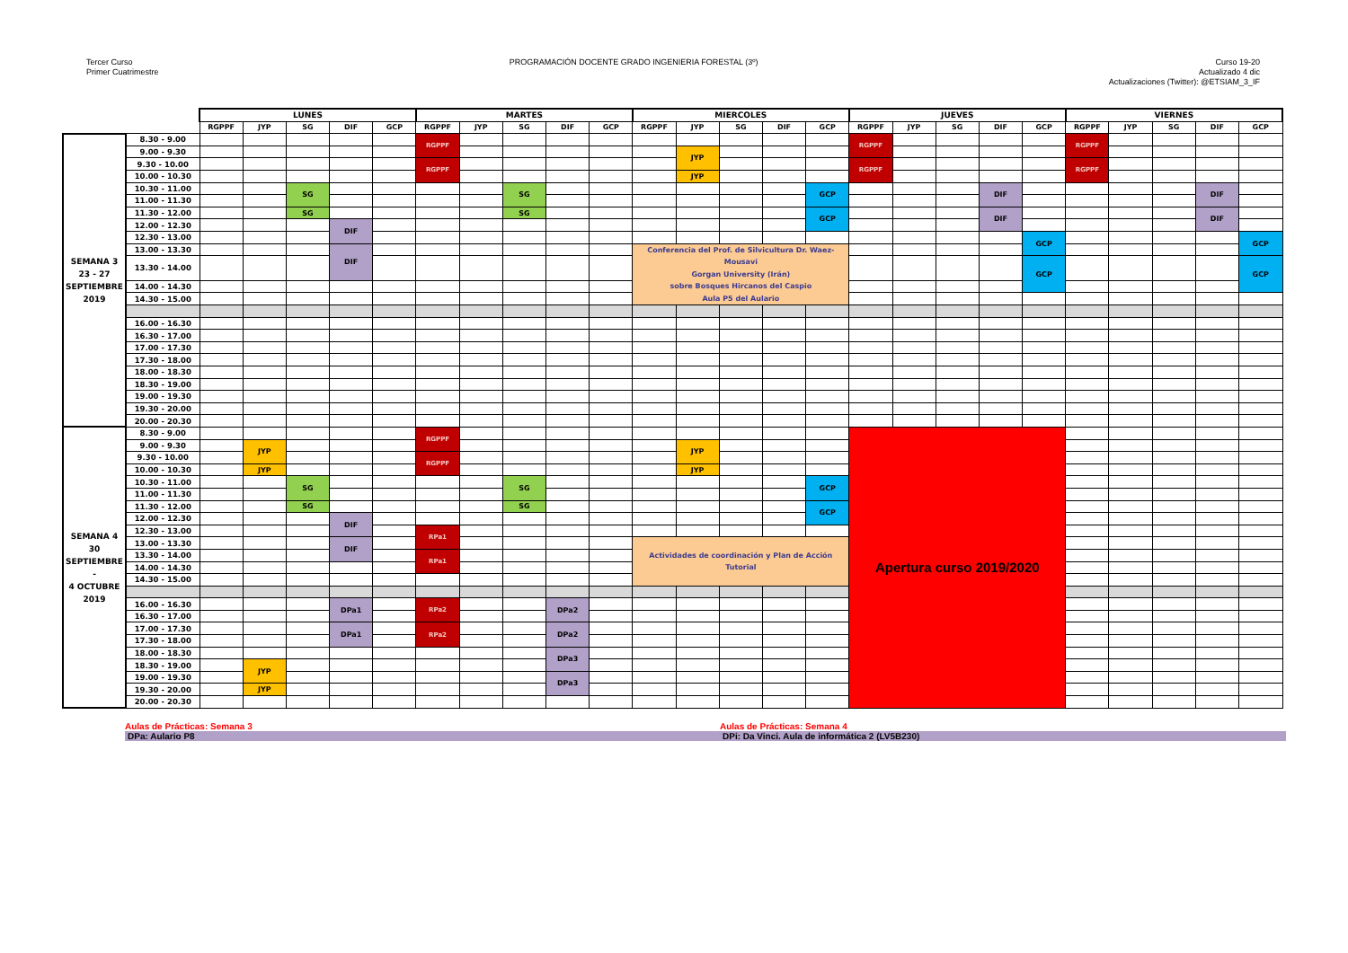Tercer Curso
Primer Cuatrimestre
PROGRAMACIÓN DOCENTE GRADO INGENIERIA FORESTAL (3º)
Curso 19-20
Actualizado 4 dic
Actualizaciones (Twitter): @ETSIAM_3_IF
| | | LUNES | | | | | MARTES | | | | | MIERCOLES | | | | | JUEVES | | | | | VIERNES | | | | |
| --- | --- | --- | --- | --- | --- | --- | --- | --- | --- | --- | --- | --- | --- | --- | --- | --- | --- | --- | --- | --- | --- | --- | --- | --- | --- | --- |
| | | RGPPF | JYP | SG | DIF | GCP | RGPPF | JYP | SG | DIF | GCP | RGPPF | JYP | SG | DIF | GCP | RGPPF | JYP | SG | DIF | GCP | RGPPF | JYP | SG | DIF | GCP |
| SEMANA 3 23 - 27 SEPTIEMBRE 2019 | 8.30 - 9.00 | | | | | | RGPPF | | | | | | | | | | RGPPF | | | | | RGPPF | | | | |
| | 9.00 - 9.30 | | | | | | | | | | | | JYP | | | | | | | | | | | | | |
| | 9.30 - 10.00 | | | | | | RGPPF | | | | | | | | | | RGPPF | | | | | RGPPF | | | | |
| | 10.00 - 10.30 | | | | | | | | | | | | JYP | | | | | | | | | | | | | |
| | 10.30 - 11.00 | | | SG | | | | | SG | | | | | | | GCP | | | | DIF | | | | | DIF | |
| | 11.00 - 11.30 | | | | | | | | | | | | | | | | | | | | | | | | | |
| | 11.30 - 12.00 | | | SG | | | | | SG | | | | | | | GCP | | | | DIF | | | | | DIF | |
| | 12.00 - 12.30 | | | | DIF | | | | | | | | | | | | | | | | | | | | | |
| | 12.30 - 13.00 | | | | | | | | | | | | | | | | | | | | GCP | | | | | GCP |
| | 13.00 - 13.30 | | | | DIF | | | | | | | Conferencia del Prof. de Silvicultura Dr. Waez-Mousavi Gorgan University (Irán) sobre Bosques Hircanos del Caspio Aula P5 del Aulario | | | | | | | | | | | | | | |
| | 13.30 - 14.00 | | | | | | | | | | | | | | | | | | | | GCP | | | | | GCP |
| | 14.00 - 14.30 | | | | | | | | | | | | | | | | | | | | | | | | | |
| | 14.30 - 15.00 | | | | | | | | | | | | | | | | | | | | | | | | | |
| | 16.00 - 16.30 | | | | | | | | | | | | | | | | | | | | | | | | | |
| | 16.30 - 17.00 | | | | | | | | | | | | | | | | | | | | | | | | | |
| | 17.00 - 17.30 | | | | | | | | | | | | | | | | | | | | | | | | | |
| | 17.30 - 18.00 | | | | | | | | | | | | | | | | | | | | | | | | | |
| | 18.00 - 18.30 | | | | | | | | | | | | | | | | | | | | | | | | | |
| | 18.30 - 19.00 | | | | | | | | | | | | | | | | | | | | | | | | | |
| | 19.00 - 19.30 | | | | | | | | | | | | | | | | | | | | | | | | | |
| | 19.30 - 20.00 | | | | | | | | | | | | | | | | | | | | | | | | | |
| | 20.00 - 20.30 | | | | | | | | | | | | | | | | | | | | | | | | | |
| SEMANA 4 30 SEPTIEMBRE - 4 OCTUBRE 2019 | 8.30 - 9.00 | | | | | | RGPPF | | | | | | | | | | Apertura curso 2019/2020 | | | | | | | | | |
| | 9.00 - 9.30 | | JYP | | | | | | | | | | JYP | | | | | | | | | | | | | |
| | 9.30 - 10.00 | | | | | | RGPPF | | | | | | | | | | | | | | | | | | | |
| | 10.00 - 10.30 | | JYP | | | | | | | | | | JYP | | | | | | | | | | | | | |
| | 10.30 - 11.00 | | | SG | | | | | SG | | | | | | | GCP | | | | | | | | | | |
| | 11.00 - 11.30 | | | | | | | | | | | | | | | | | | | | | | | | | |
| | 11.30 - 12.00 | | | SG | | | | | SG | | | | | | | GCP | | | | | | | | | | |
| | 12.00 - 12.30 | | | | DIF | | | | | | | | | | | | | | | | | | | | | |
| | 12.30 - 13.00 | | | | | | RPa1 | | | | | | | | | | | | | | | | | | | |
| | 13.00 - 13.30 | | | | DIF | | | | | | | Actividades de coordinación y Plan de Acción Tutorial | | | | | | | | | | | | | | |
| | 13.30 - 14.00 | | | | | | RPa1 | | | | | | | | | | | | | | | | | | | |
| | 14.00 - 14.30 | | | | | | | | | | | | | | | | | | | | | | | | | |
| | 14.30 - 15.00 | | | | | | | | | | | | | | | | | | | | | | | | | |
| | 16.00 - 16.30 | | | | DPa1 | | RPa2 | | | DPa2 | | | | | | | | | | | | | | | | |
| | 16.30 - 17.00 | | | | | | | | | | | | | | | | | | | | | | | | | |
| | 17.00 - 17.30 | | | | DPa1 | | RPa2 | | | DPa2 | | | | | | | | | | | | | | | | |
| | 17.30 - 18.00 | | | | | | | | | | | | | | | | | | | | | | | | | |
| | 18.00 - 18.30 | | | | | | | | | DPa3 | | | | | | | | | | | | | | | | |
| | 18.30 - 19.00 | | JYP | | | | | | | | | | | | | | | | | | | | | | | |
| | 19.00 - 19.30 | | | | | | | | | DPa3 | | | | | | | | | | | | | | | | |
| | 19.30 - 20.00 | | JYP | | | | | | | | | | | | | | | | | | | | | | | |
| | 20.00 - 20.30 | | | | | | | | | | | | | | | | | | | | | | | | | |
Aulas de Prácticas: Semana 3
Aulas de Prácticas: Semana 4
DPa: Aulario P8
DPi: Da Vinci. Aula de informática 2 (LV5B230)